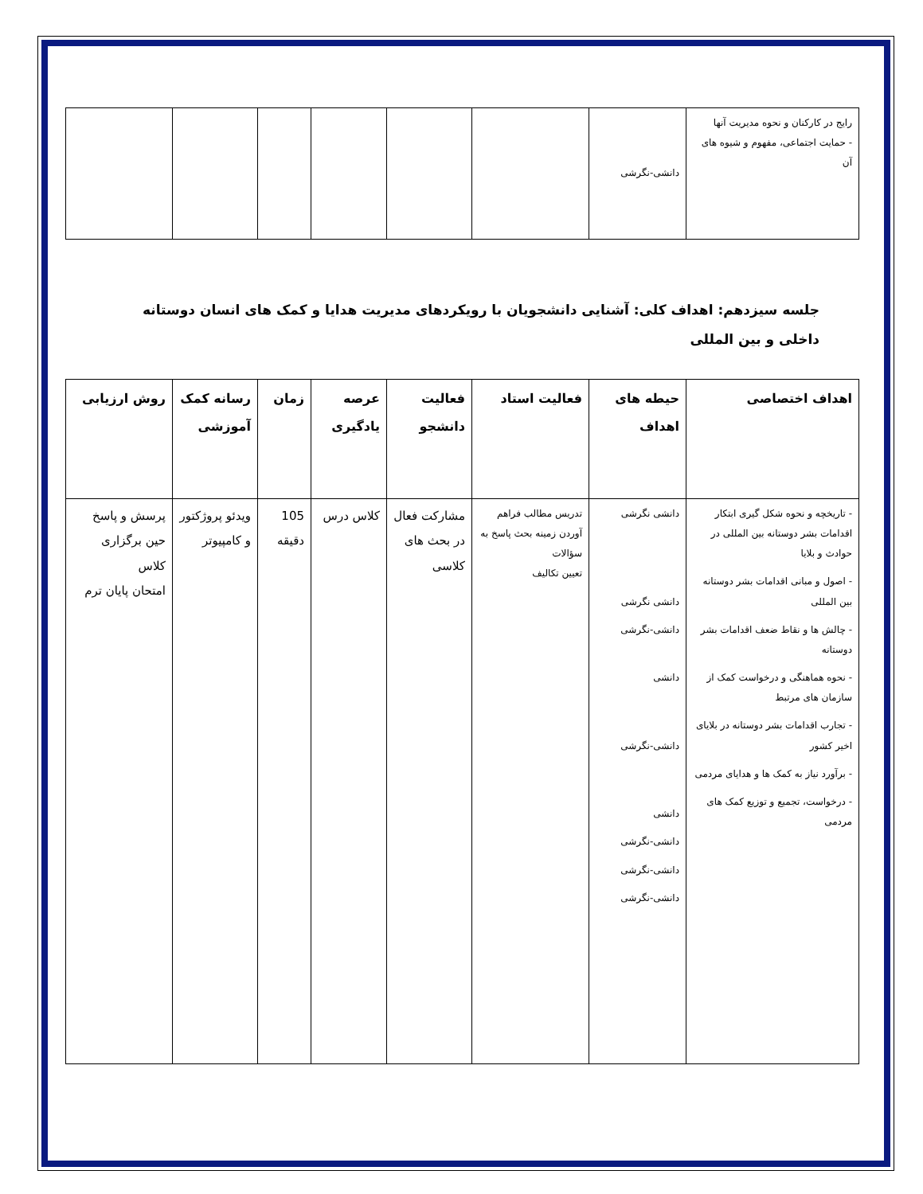| رایج در کارکنان و نحوه مدیریت آنها - حمایت اجتماعی، مفهوم و شیوه های آن | دانشی-نگرشی | | | | | | |
جلسه سیزدهم: اهداف کلی: آشنایی دانشجویان با رویکردهای مدیریت هدایا و کمک های انسان دوستانه داخلی و بین المللی
| اهداف اختصاصی | حیطه های اهداف | فعالیت استاد | فعالیت دانشجو | عرصه یادگیری | زمان | رسانه کمک آموزشی | روش ارزیابی |
| --- | --- | --- | --- | --- | --- | --- | --- |
| - تاریخچه و نحوه شکل گیری ابتکار اقدامات بشر دوستانه بین المللی در حوادث و بلایا - اصول و مبانی اقدامات بشر دوستانه بین المللی - چالش ها و نقاط ضعف اقدامات بشر دوستانه - نحوه هماهنگی و درخواست کمک از سازمان های مرتبط - تجارب اقدامات بشر دوستانه در بلایای اخیر کشور - برآورد نیاز به کمک ها و هدایای مردمی - درخواست، تجمیع و توزیع کمک های مردمی | دانشی نگرشی دانشی نگرشی دانشی-نگرشی دانشی دانشی-نگرشی دانشی دانشی-نگرشی دانشی-نگرشی دانشی-نگرشی | تدریس مطالب فراهم آوردن زمینه بحث پاسخ به سؤالات تعیین تکالیف | مشارکت فعال در بحث های کلاسی | کلاس درس | 105 دقیقه | ویدئو پروژکتور و کامپیوتر | پرسش و پاسخ حین برگزاری کلاس امتحان پایان ترم |